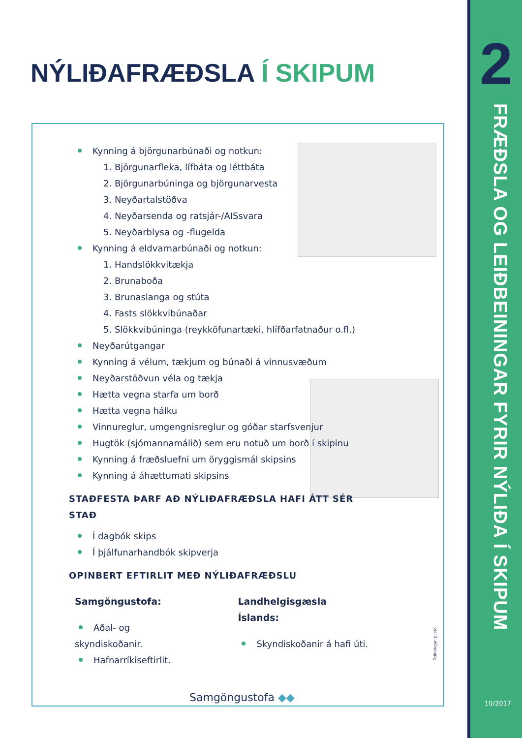NÝLIÐAFRÆÐSLA Í SKIPUM 2
FRÆÐSLA OG LEIÐBEININGAR FYRIR NÝLIÐA Í SKIPUM
10/2017
Kynning á björgunarbúnaði og notkun:
1. Björgunarfleka, lífbáta og léttbáta
2. Björgunarbúninga og björgunarvesta
3. Neyðartalstöðva
4. Neyðarsenda og ratsjár-/AISsvara
5. Neyðarblysa og -flugelda
Kynning á eldvarnarbúnaði og notkun:
1. Handslökkvitækja
2. Brunaboða
3. Brunaslanga og stúta
4. Fasts slökkvibúnaðar
5. Slökkvibúninga (reykköfunartæki, hlífðarfatnaður o.fl.)
Neyðarútgangar
Kynning á vélum, tækjum og búnaði á vinnusvæðum
Neyðarstöðvun véla og tækja
Hætta vegna starfa um borð
Hætta vegna hálku
Vinnureglur, umgengnisreglur og góðar starfsvenjur
Hugtök (sjómannamálið) sem eru notuð um borð í skipinu
Kynning á fræðsluefni um öryggismál skipsins
Kynning á áhættumati skipsins
STAÐFESTA ÞARF AÐ NÝLIÐAFRÆÐSLA HAFI ÁTT SÉR STAÐ
Í dagbók skips
Í þjálfunarhandbók skipverja
OPINBERT EFTIRLIT MEÐ NÝLIÐAFRÆÐSLU
Samgöngustofa:
Aðal- og skyndiskoðanir.
Hafnarríkiseftirlit.
Landhelgisgæsla Íslands:
Skyndiskoðanir á hafi úti.
Teikningar: JListó
Samgöngustofa ◆◆